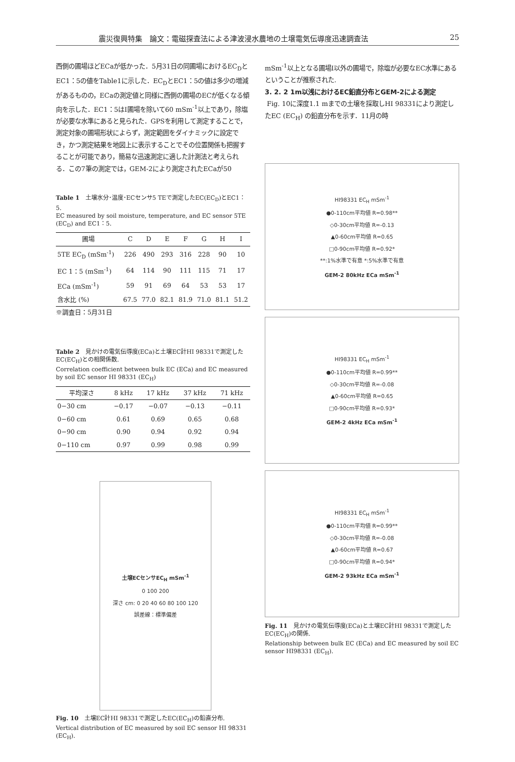震災復興特集　論文：電磁探査法による津波浸水農地の土壌電気伝導度迅速調査法 25
西側の圃場ほどECaが低かった．5月31日の同圃場におけるEC<sub>D</sub>とEC1：5の値をTable1に示した．EC<sub>D</sub>とEC1：5の値は多少の増減があるものの，ECaの測定値と同様に西側の圃場のECが低くなる傾向を示した．EC1：5はI圃場を除いて60 mSm<sup>-1</sup>以上であり，除塩が必要な水準にあると見られた．GPSを利用して測定することで，測定対象の圃場形状によらず，測定範囲をダイナミックに設定でき，かつ測定結果を地図上に表示することでその位置関係も把握することが可能であり，簡易な迅速測定に適した計測法と考えられる．この7筆の測定では，GEM-2により測定されたECaが50
Table 1　土壌水分･温度･ECセンサ5 TEで測定したEC(EC<sub>D</sub>)とEC1：5.
EC measured by soil moisture, temperature, and EC sensor 5TE (EC<sub>D</sub>) and EC1：5.
| 圃場 | C | D | E | F | G | H | I |
| --- | --- | --- | --- | --- | --- | --- | --- |
| 5TE EC<sub>D</sub> (mSm<sup>-1</sup>) | 226 | 490 | 293 | 316 | 228 | 90 | 10 |
| EC 1：5 (mSm<sup>-1</sup>) | 64 | 114 | 90 | 111 | 115 | 71 | 17 |
| ECa (mSm<sup>-1</sup>) | 59 | 91 | 69 | 64 | 53 | 53 | 17 |
| 含水比 (%) | 67.5 | 77.0 | 82.1 | 81.9 | 71.0 | 81.1 | 51.2 |
※調査日：5月31日
Table 2　見かけの電気伝導度(ECa)と土壌EC計HI 98331で測定したEC(EC<sub>H</sub>)との相関係数.
Correlation coefficient between bulk EC (ECa) and EC measured by soil EC sensor HI 98331 (EC<sub>H</sub>)
| 平均深さ | 8 kHz | 17 kHz | 37 kHz | 71 kHz |
| --- | --- | --- | --- | --- |
| 0−30 cm | −0.17 | −0.07 | −0.13 | −0.11 |
| 0−60 cm | 0.61 | 0.69 | 0.65 | 0.68 |
| 0−90 cm | 0.90 | 0.94 | 0.92 | 0.94 |
| 0−110 cm | 0.97 | 0.99 | 0.98 | 0.99 |
土壌ECセンサEC<sub>H</sub> mSm<sup>-1</sup>
0 100 200
深さ cm: 0 20 40 60 80 100 120
誤差線：標準偏差
Fig. 10　土壌EC計HI 98331で測定したEC(EC<sub>H</sub>)の鉛直分布.
Vertical distribution of EC measured by soil EC sensor HI 98331 (EC<sub>H</sub>).
mSm<sup>-1</sup>以上となる圃場I以外の圃場で，除塩が必要なEC水準にあるということが推察された.
3. 2. 2 1m以浅におけるEC鉛直分布とGEM-2による測定
Fig. 10に深度1.1 mまでの土壌を採取しHI 98331により測定したEC (EC<sub>H</sub>) の鉛直分布を示す．11月の時
HI98331 EC<sub>H</sub> mSm<sup>-1</sup>
●0-110cm平均値 R=0.98**
◇0-30cm平均値 R=-0.13
▲0-60cm平均値 R=0.65
□0-90cm平均値 R=0.92*
**:1%水準で有意 *:5%水準で有意
GEM-2 80kHz ECa mSm<sup>-1</sup>
HI98331 EC<sub>H</sub> mSm<sup>-1</sup>
●0-110cm平均値 R=0.99**
◇0-30cm平均値 R=-0.08
▲0-60cm平均値 R=0.65
□0-90cm平均値 R=0.93*
GEM-2 4kHz ECa mSm<sup>-1</sup>
HI98331 EC<sub>H</sub> mSm<sup>-1</sup>
●0-110cm平均値 R=0.99**
◇0-30cm平均値 R=-0.08
▲0-60cm平均値 R=0.67
□0-90cm平均値 R=0.94*
GEM-2 93kHz ECa mSm<sup>-1</sup>
Fig. 11　見かけの電気伝導度(ECa)と土壌EC計HI 98331で測定したEC(EC<sub>H</sub>)の関係.
Relationship between bulk EC (ECa) and EC measured by soil EC sensor HI98331 (EC<sub>H</sub>).